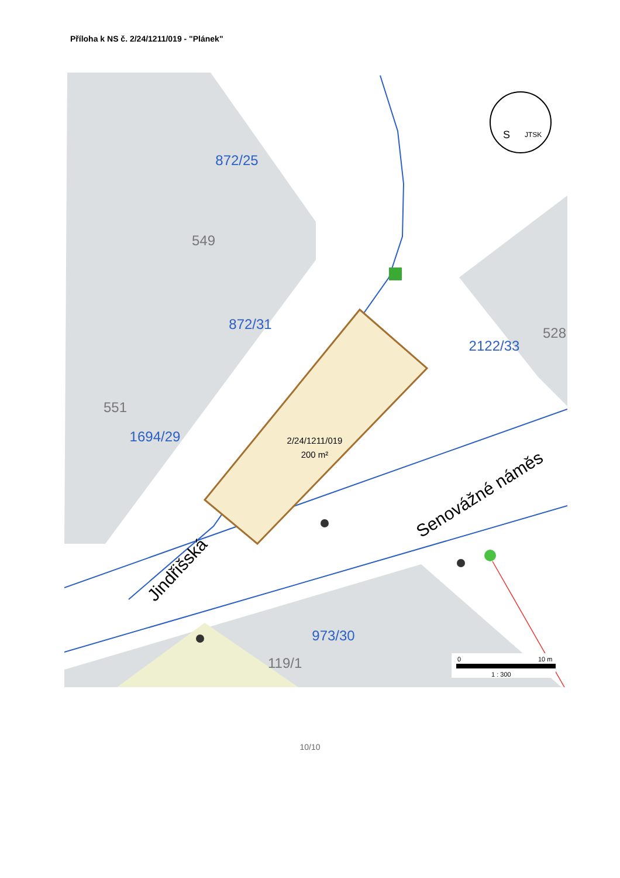Příloha k NS č. 2/24/1211/019 - "Plánek"
S
JTSK
872/25
872/31
2122/33
1694/29
973/30
549
551
119/1
528
2/24/1211/019
200 m²
Jindřišská
Senovážné náměs
0
10 m
1 : 300
10/10